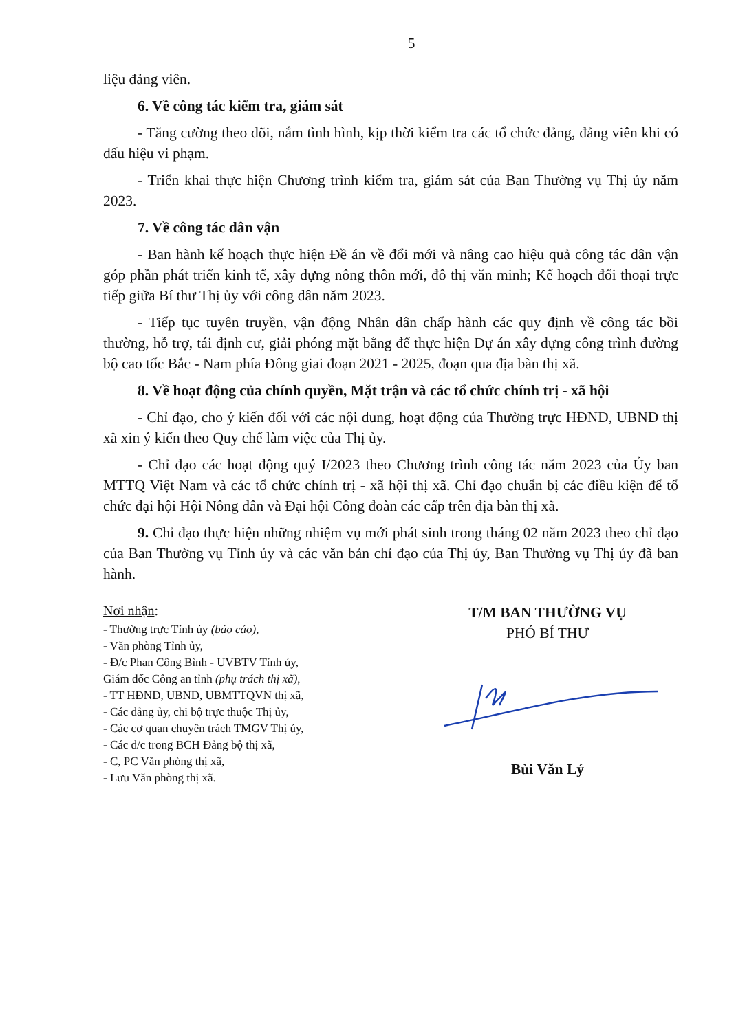5
liệu đảng viên.
6. Về công tác kiểm tra, giám sát
- Tăng cường theo dõi, nắm tình hình, kịp thời kiểm tra các tổ chức đảng, đảng viên khi có dấu hiệu vi phạm.
- Triển khai thực hiện Chương trình kiểm tra, giám sát của Ban Thường vụ Thị ủy năm 2023.
7. Về công tác dân vận
- Ban hành kế hoạch thực hiện Đề án về đổi mới và nâng cao hiệu quả công tác dân vận góp phần phát triển kinh tế, xây dựng nông thôn mới, đô thị văn minh; Kế hoạch đối thoại trực tiếp giữa Bí thư Thị ủy với công dân năm 2023.
- Tiếp tục tuyên truyền, vận động Nhân dân chấp hành các quy định về công tác bồi thường, hỗ trợ, tái định cư, giải phóng mặt bằng để thực hiện Dự án xây dựng công trình đường bộ cao tốc Bắc - Nam phía Đông giai đoạn 2021 - 2025, đoạn qua địa bàn thị xã.
8. Về hoạt động của chính quyền, Mặt trận và các tổ chức chính trị - xã hội
- Chỉ đạo, cho ý kiến đối với các nội dung, hoạt động của Thường trực HĐND, UBND thị xã xin ý kiến theo Quy chế làm việc của Thị ủy.
- Chỉ đạo các hoạt động quý I/2023 theo Chương trình công tác năm 2023 của Ủy ban MTTQ Việt Nam và các tổ chức chính trị - xã hội thị xã. Chỉ đạo chuẩn bị các điều kiện để tổ chức đại hội Hội Nông dân và Đại hội Công đoàn các cấp trên địa bàn thị xã.
9. Chỉ đạo thực hiện những nhiệm vụ mới phát sinh trong tháng 02 năm 2023 theo chỉ đạo của Ban Thường vụ Tỉnh ủy và các văn bản chỉ đạo của Thị ủy, Ban Thường vụ Thị ủy đã ban hành.
Nơi nhận:
- Thường trực Tỉnh ủy (báo cáo),
- Văn phòng Tỉnh ủy,
- Đ/c Phan Công Bình - UVBTV Tỉnh ủy,
Giám đốc Công an tỉnh (phụ trách thị xã),
- TT HĐND, UBND, UBMTTQVN thị xã,
- Các đảng ủy, chi bộ trực thuộc Thị ủy,
- Các cơ quan chuyên trách TMGV Thị ủy,
- Các đ/c trong BCH Đảng bộ thị xã,
- C, PC Văn phòng thị xã,
- Lưu Văn phòng thị xã.
T/M BAN THƯỜNG VỤ
PHÓ BÍ THƯ
Bùi Văn Lý